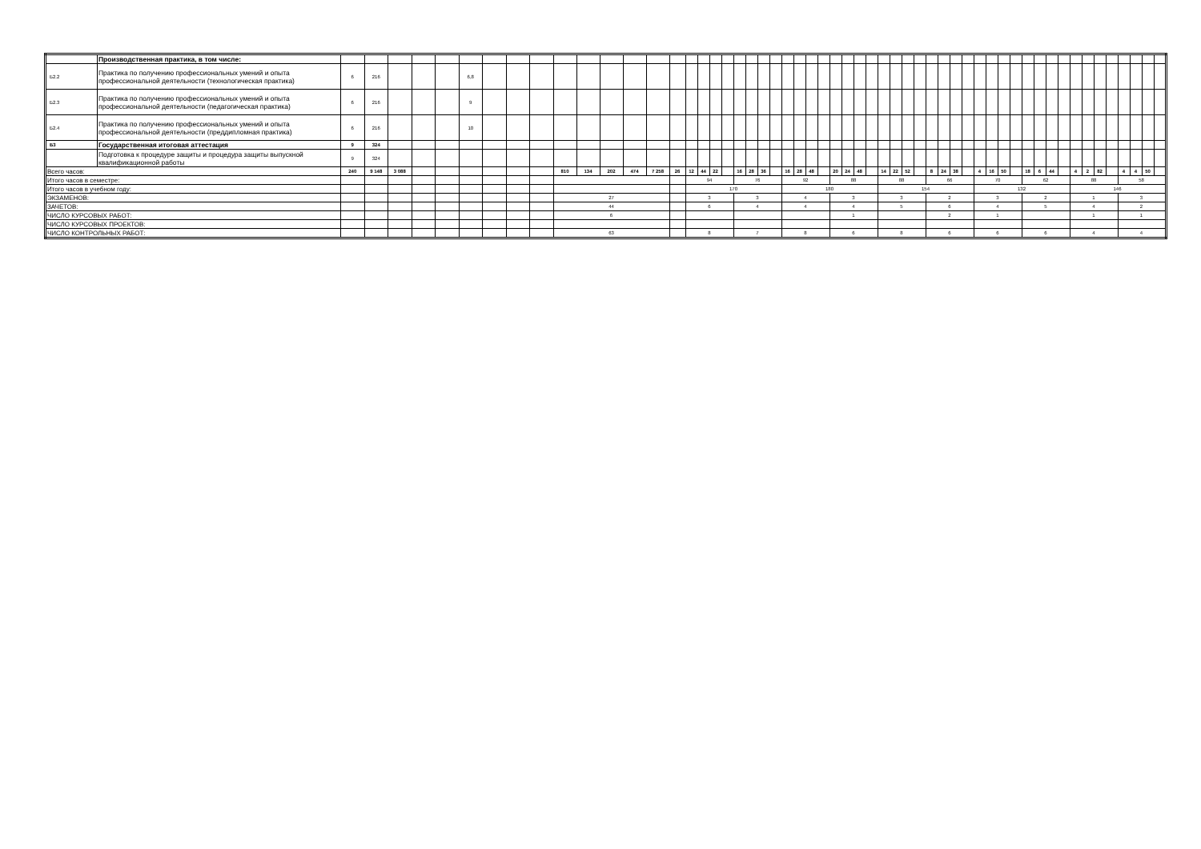| | Производственная практика, в том числе: | | | | | | | | | | | | | | | | | | | | | | | | | | | | | | | | | | | | | | | | | | | | | | | | | | | | | | | |
| Б2.2 | Практика по получению профессиональных умений и опыта профессиональной деятельности (технологическая практика) | 6 | 216 | | | | 6,8 | | | | | | | | | | | | | | | | | | | | | | | | | | | | | | | | | | | | | | | | | | | | | | | | | |
| Б2.3 | Практика по получению профессиональных умений и опыта профессиональной деятельности (педагогическая практика) | 6 | 216 | | | | 9 | | | | | | | | | | | | | | | | | | | | | | | | | | | | | | | | | | | | | | | | | | | | | | | | | |
| Б2.4 | Практика по получению профессиональных умений и опыта профессиональной деятельности (преддипломная практика) | 6 | 216 | | | | 10 | | | | | | | | | | | | | | | | | | | | | | | | | | | | | | | | | | | | | | | | | | | | | | | | | |
| Б3 | Государственная итоговая аттестация | 9 | 324 | | | | | | | | | | | | | | | | | | | | | | | | | | | | | | | | | | | | | | | | | | | | | | | | | | | | | |
| | Подготовка к процедуре защиты и процедура защиты выпускной квалификационной работы | 9 | 324 | | | | | | | | | | | | | | | | | | | | | | | | | | | | | | | | | | | | | | | | | | | | | | | | | | | | | |
| Всего часов: | | 240 | 9 148 | 3 088 | | | | | | | 810 | 134 | 202 | 474 | 7 258 | 26 | 12 | 44 | 22 | | 16 | 28 | 36 | | 16 | 28 | 48 | | 20 | 24 | 48 | | 14 | 22 | 52 | | 8 | 24 | 38 | | 4 | 16 | 50 | | 18 | 6 | 44 | | 4 | 2 | 82 | | 4 | 4 | 50 | |
| Итого часов в семестре: | | | | | | | | | | | | | | | | | 94 | | | | 76 | | | | 92 | | | | 88 | | | | 88 | | | | 66 | | | | 70 | | | | 62 | | | | 88 | | | | 58 | | | |
| Итого часов в учебном году: | | | | | | | | | | | | | | | | | 170 | | | | | | | | 180 | | | | | | | | 154 | | | | | | | | 132 | | | | | | | | 146 | | | | | | | |
| ЭКЗАМЕНОВ: | | | | | | | | | | | 27 | | | | | | 3 | | | | 3 | | | | 4 | | | | 3 | | | | 3 | | | | 2 | | | | 3 | | | | 2 | | | | 1 | | | | 3 | | | |
| ЗАЧЕТОВ: | | | | | | | | | | | 44 | | | | | | 6 | | | | 4 | | | | 4 | | | | 4 | | | | 5 | | | | 6 | | | | 4 | | | | 5 | | | | 4 | | | | 2 | | | |
| ЧИСЛО КУРСОВЫХ РАБОТ: | | | | | | | | | | | 6 | | | | | | | | | | | | | | | | | | 1 | | | | | | | | 2 | | | | 1 | | | | | | | | 1 | | | | 1 | | | |
| ЧИСЛО КУРСОВЫХ ПРОЕКТОВ: | | | | | | | | | | | | | | | | | | | | | | | | | | | | | | | | | | | | | | | | | | | | | | | | | | | | | | | | |
| ЧИСЛО КОНТРОЛЬНЫХ РАБОТ: | | | | | | | | | | | 63 | | | | | | 8 | | | | 7 | | | | 8 | | | | 6 | | | | 8 | | | | 6 | | | | 6 | | | | 6 | | | | 4 | | | | 4 | | | |